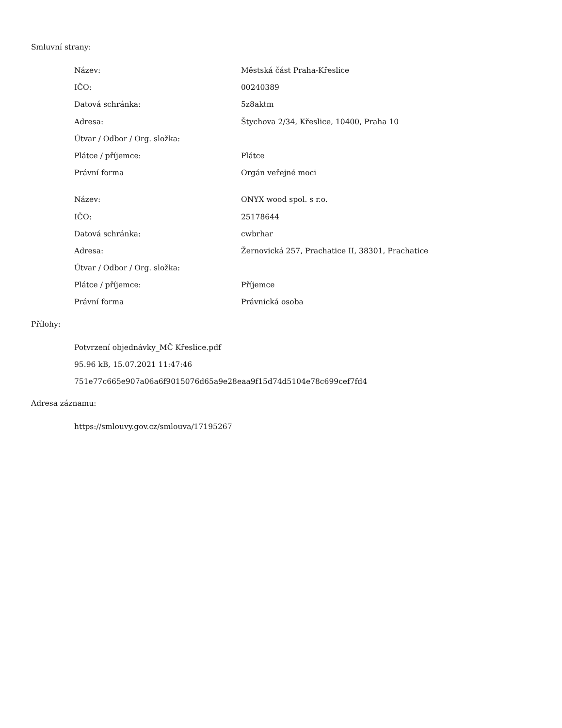Smluvní strany:
| Název: | Městská část Praha-Křeslice |
| IČO: | 00240389 |
| Datová schránka: | 5z8aktm |
| Adresa: | Štychova 2/34, Křeslice, 10400, Praha 10 |
| Útvar / Odbor / Org. složka: | |
| Plátce / příjemce: | Plátce |
| Právní forma | Orgán veřejné moci |
| Název: | ONYX wood spol. s r.o. |
| IČO: | 25178644 |
| Datová schránka: | cwbrhar |
| Adresa: | Žernovická 257, Prachatice II, 38301, Prachatice |
| Útvar / Odbor / Org. složka: | |
| Plátce / příjemce: | Příjemce |
| Právní forma | Právnická osoba |
Přílohy:
Potvrzení objednávky_MČ Křeslice.pdf
95.96 kB, 15.07.2021 11:47:46
751e77c665e907a06a6f9015076d65a9e28eaa9f15d74d5104e78c699cef7fd4
Adresa záznamu:
https://smlouvy.gov.cz/smlouva/17195267